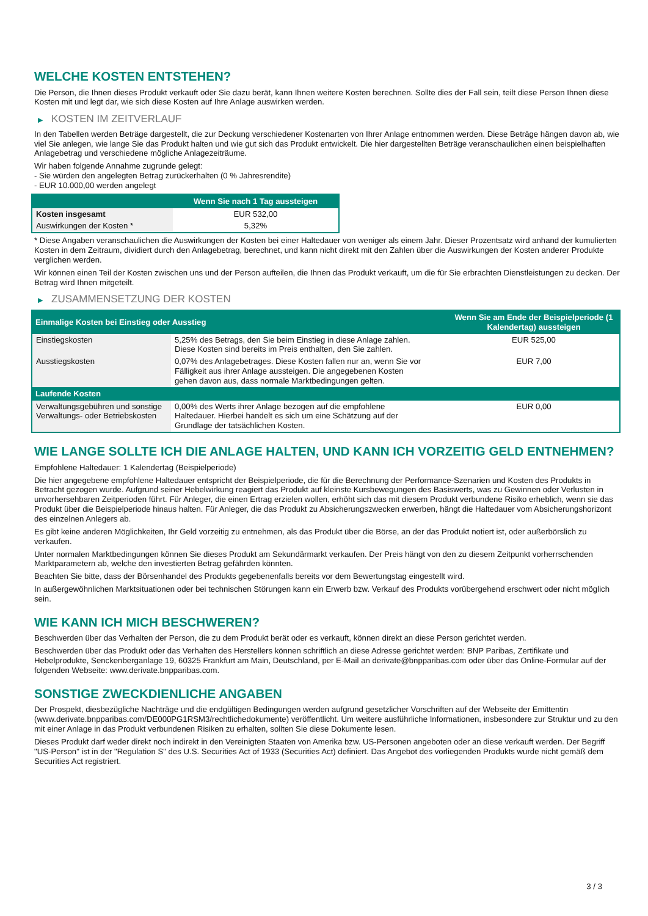WELCHE KOSTEN ENTSTEHEN?
Die Person, die Ihnen dieses Produkt verkauft oder Sie dazu berät, kann Ihnen weitere Kosten berechnen. Sollte dies der Fall sein, teilt diese Person Ihnen diese Kosten mit und legt dar, wie sich diese Kosten auf Ihre Anlage auswirken werden.
▶ KOSTEN IM ZEITVERLAUF
In den Tabellen werden Beträge dargestellt, die zur Deckung verschiedener Kostenarten von Ihrer Anlage entnommen werden. Diese Beträge hängen davon ab, wie viel Sie anlegen, wie lange Sie das Produkt halten und wie gut sich das Produkt entwickelt. Die hier dargestellten Beträge veranschaulichen einen beispielhaften Anlagebetrag und verschiedene mögliche Anlagezeiträume.
Wir haben folgende Annahme zugrunde gelegt:
- Sie würden den angelegten Betrag zurückerhalten (0 % Jahresrendite)
- EUR 10.000,00 werden angelegt
| | Wenn Sie nach 1 Tag aussteigen |
| --- | --- |
| Kosten insgesamt | EUR 532,00 |
| Auswirkungen der Kosten * | 5,32% |
* Diese Angaben veranschaulichen die Auswirkungen der Kosten bei einer Haltedauer von weniger als einem Jahr. Dieser Prozentsatz wird anhand der kumulierten Kosten in dem Zeitraum, dividiert durch den Anlagebetrag, berechnet, und kann nicht direkt mit den Zahlen über die Auswirkungen der Kosten anderer Produkte verglichen werden.
Wir können einen Teil der Kosten zwischen uns und der Person aufteilen, die Ihnen das Produkt verkauft, um die für Sie erbrachten Dienstleistungen zu decken. Der Betrag wird Ihnen mitgeteilt.
▶ ZUSAMMENSETZUNG DER KOSTEN
| Einmalige Kosten bei Einstieg oder Ausstieg | | Wenn Sie am Ende der Beispielperiode (1 Kalendertag) aussteigen |
| --- | --- | --- |
| Einstiegskosten | 5,25% des Betrags, den Sie beim Einstieg in diese Anlage zahlen. Diese Kosten sind bereits im Preis enthalten, den Sie zahlen. | EUR 525,00 |
| Ausstiegskosten | 0,07% des Anlagebetrages. Diese Kosten fallen nur an, wenn Sie vor Fälligkeit aus ihrer Anlage aussteigen. Die angegebenen Kosten gehen davon aus, dass normale Marktbedingungen gelten. | EUR 7,00 |
| Laufende Kosten | | |
| Verwaltungsgebühren und sonstige Verwaltungs- oder Betriebskosten | 0,00% des Werts ihrer Anlage bezogen auf die empfohlene Haltedauer. Hierbei handelt es sich um eine Schätzung auf der Grundlage der tatsächlichen Kosten. | EUR 0,00 |
WIE LANGE SOLLTE ICH DIE ANLAGE HALTEN, UND KANN ICH VORZEITIG GELD ENTNEHMEN?
Empfohlene Haltedauer: 1 Kalendertag (Beispielperiode)
Die hier angegebene empfohlene Haltedauer entspricht der Beispielperiode, die für die Berechnung der Performance-Szenarien und Kosten des Produkts in Betracht gezogen wurde. Aufgrund seiner Hebelwirkung reagiert das Produkt auf kleinste Kursbewegungen des Basiswerts, was zu Gewinnen oder Verlusten in unvorhersehbaren Zeitperioden führt. Für Anleger, die einen Ertrag erzielen wollen, erhöht sich das mit diesem Produkt verbundene Risiko erheblich, wenn sie das Produkt über die Beispielperiode hinaus halten. Für Anleger, die das Produkt zu Absicherungszwecken erwerben, hängt die Haltedauer vom Absicherungshorizont des einzelnen Anlegers ab.
Es gibt keine anderen Möglichkeiten, Ihr Geld vorzeitig zu entnehmen, als das Produkt über die Börse, an der das Produkt notiert ist, oder außerbörslich zu verkaufen.
Unter normalen Marktbedingungen können Sie dieses Produkt am Sekundärmarkt verkaufen. Der Preis hängt von den zu diesem Zeitpunkt vorherrschenden Marktparametern ab, welche den investierten Betrag gefährden könnten.
Beachten Sie bitte, dass der Börsenhandel des Produkts gegebenenfalls bereits vor dem Bewertungstag eingestellt wird.
In außergewöhnlichen Marktsituationen oder bei technischen Störungen kann ein Erwerb bzw. Verkauf des Produkts vorübergehend erschwert oder nicht möglich sein.
WIE KANN ICH MICH BESCHWEREN?
Beschwerden über das Verhalten der Person, die zu dem Produkt berät oder es verkauft, können direkt an diese Person gerichtet werden.
Beschwerden über das Produkt oder das Verhalten des Herstellers können schriftlich an diese Adresse gerichtet werden: BNP Paribas, Zertifikate und Hebelprodukte, Senckenberganlage 19, 60325 Frankfurt am Main, Deutschland, per E-Mail an derivate@bnpparibas.com oder über das Online-Formular auf der folgenden Webseite: www.derivate.bnpparibas.com.
SONSTIGE ZWECKDIENLICHE ANGABEN
Der Prospekt, diesbezügliche Nachträge und die endgültigen Bedingungen werden aufgrund gesetzlicher Vorschriften auf der Webseite der Emittentin (www.derivate.bnpparibas.com/DE000PG1RSM3/rechtlichedokumente) veröffentlicht. Um weitere ausführliche Informationen, insbesondere zur Struktur und zu den mit einer Anlage in das Produkt verbundenen Risiken zu erhalten, sollten Sie diese Dokumente lesen.
Dieses Produkt darf weder direkt noch indirekt in den Vereinigten Staaten von Amerika bzw. US-Personen angeboten oder an diese verkauft werden. Der Begriff "US-Person" ist in der "Regulation S" des U.S. Securities Act of 1933 (Securities Act) definiert. Das Angebot des vorliegenden Produkts wurde nicht gemäß dem Securities Act registriert.
3 / 3